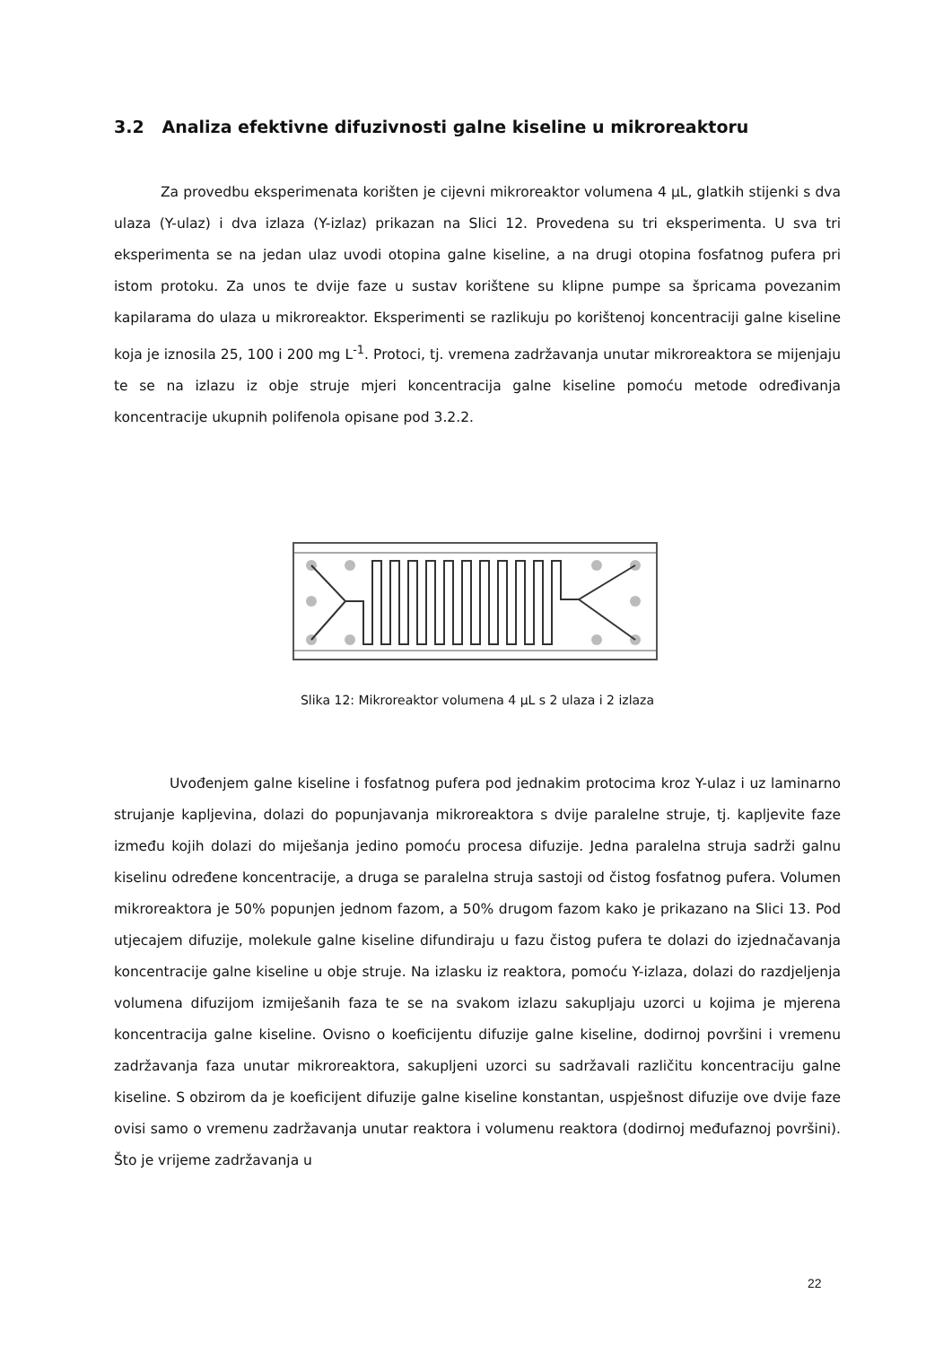3.2 Analiza efektivne difuzivnosti galne kiseline u mikroreaktoru
Za provedbu eksperimenata korišten je cijevni mikroreaktor volumena 4 μL, glatkih stijenki s dva ulaza (Y-ulaz) i dva izlaza (Y-izlaz) prikazan na Slici 12. Provedena su tri eksperimenta. U sva tri eksperimenta se na jedan ulaz uvodi otopina galne kiseline, a na drugi otopina fosfatnog pufera pri istom protoku. Za unos te dvije faze u sustav korištene su klipne pumpe sa špricama povezanim kapilarama do ulaza u mikroreaktor. Eksperimenti se razlikuju po korištenoj koncentraciji galne kiseline koja je iznosila 25, 100 i 200 mg L<sup>-1</sup>. Protoci, tj. vremena zadržavanja unutar mikroreaktora se mijenjaju te se na izlazu iz obje struje mjeri koncentracija galne kiseline pomoću metode određivanja koncentracije ukupnih polifenola opisane pod 3.2.2.
Slika 12: Mikroreaktor volumena 4 µL s 2 ulaza i 2 izlaza
Uvođenjem galne kiseline i fosfatnog pufera pod jednakim protocima kroz Y-ulaz i uz laminarno strujanje kapljevina, dolazi do popunjavanja mikroreaktora s dvije paralelne struje, tj. kapljevite faze između kojih dolazi do miješanja jedino pomoću procesa difuzije. Jedna paralelna struja sadrži galnu kiselinu određene koncentracije, a druga se paralelna struja sastoji od čistog fosfatnog pufera. Volumen mikroreaktora je 50% popunjen jednom fazom, a 50% drugom fazom kako je prikazano na Slici 13. Pod utjecajem difuzije, molekule galne kiseline difundiraju u fazu čistog pufera te dolazi do izjednačavanja koncentracije galne kiseline u obje struje. Na izlasku iz reaktora, pomoću Y-izlaza, dolazi do razdjeljenja volumena difuzijom izmiješanih faza te se na svakom izlazu sakupljaju uzorci u kojima je mjerena koncentracija galne kiseline. Ovisno o koeficijentu difuzije galne kiseline, dodirnoj površini i vremenu zadržavanja faza unutar mikroreaktora, sakupljeni uzorci su sadržavali različitu koncentraciju galne kiseline. S obzirom da je koeficijent difuzije galne kiseline konstantan, uspješnost difuzije ove dvije faze ovisi samo o vremenu zadržavanja unutar reaktora i volumenu reaktora (dodirnoj međufaznoj površini). Što je vrijeme zadržavanja u
22